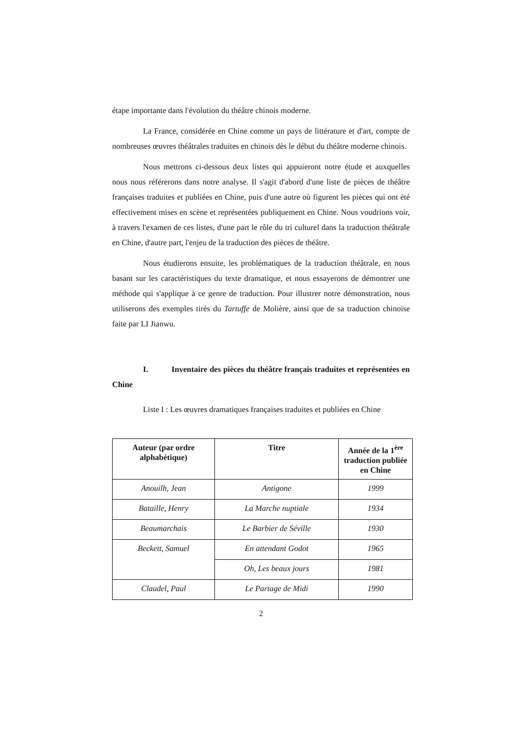étape importante dans l'évolution du théâtre chinois moderne.
La France, considérée en Chine comme un pays de littérature et d'art, compte de nombreuses œuvres théâtrales traduites en chinois dès le début du théâtre moderne chinois.
Nous mettrons ci-dessous deux listes qui appuieront notre étude et auxquelles nous nous référerons dans notre analyse. Il s'agit d'abord d'une liste de pièces de théâtre françaises traduites et publiées en Chine, puis d'une autre où figurent les pièces qui ont été effectivement mises en scène et représentées publiquement en Chine. Nous voudrions voir, à travers l'examen de ces listes, d'une part le rôle du tri culturel dans la traduction théâtrale en Chine, d'autre part, l'enjeu de la traduction des pièces de théâtre.
Nous étudierons ensuite, les problématiques de la traduction théâtrale, en nous basant sur les caractéristiques du texte dramatique, et nous essayerons de démontrer une méthode qui s'applique à ce genre de traduction. Pour illustrer notre démonstration, nous utiliserons des exemples tirés du Tartuffe de Molière, ainsi que de sa traduction chinoise faite par LI Jianwu.
I. Inventaire des pièces du théâtre français traduites et représentées en Chine
Liste I : Les œuvres dramatiques françaises traduites et publiées en Chine
| Auteur (par ordre alphabétique) | Titre | Année de la 1<sup>ère</sup> traduction publiée en Chine |
| --- | --- | --- |
| Anouilh, Jean | Antigone | 1999 |
| Bataille, Henry | La Marche nuptiale | 1934 |
| Beaumarchais | Le Barbier de Séville | 1930 |
| Beckett, Samuel | En attendant Godot | 1965 |
| | Oh, Les beaux jours | 1981 |
| Claudel, Paul | Le Partage de Midi | 1990 |
2